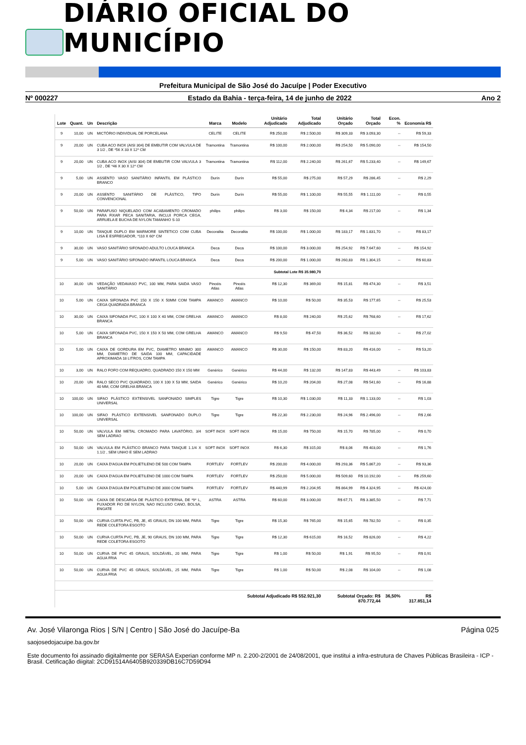DIÁRIO OFICIAL DO MUNICÍPIO
Prefeitura Municipal de São José do Jacuípe | Poder Executivo
Nº 000227 Estado da Bahia - terça-feira, 14 de junho de 2022 Ano 2
| Lote | Quant. | Un | Descrição | Marca | Modelo | Unitário Adjudicado | Total Adjudicado | Unitário Orçado | Total Orçado | Econ. % | Economia R$ |
| --- | --- | --- | --- | --- | --- | --- | --- | --- | --- | --- | --- |
| 9 | 10,00 | UN | MICTÓRIO INDIVIDUAL DE PORCELANA | CELITE | CELITE | R$ 250,00 | R$ 2.500,00 | R$ 309,33 | R$ 3.093,30 | -- | R$ 59,33 |
| 9 | 20,00 | UN | CUBA ACO INOX (AISI 304) DE EMBUTIR COM VALVULA DE 3 1/2 , DE *56 X 33 X 12* CM | Tramontina | Tramontina | R$ 100,00 | R$ 2.000,00 | R$ 254,50 | R$ 5.090,00 | -- | R$ 154,50 |
| 9 | 20,00 | UN | CUBA ACO INOX (AISI 304) DE EMBUTIR COM VALVULA 3 1/2 , DE *46 X 30 X 12* CM | Tramontina | Tramontina | R$ 112,00 | R$ 2.240,00 | R$ 261,67 | R$ 5.233,40 | -- | R$ 149,67 |
| 9 | 5,00 | UN | ASSENTO VASO SANITÁRIO INFANTIL EM PLÁSTICO BRANCO | Durín | Durín | R$ 55,00 | R$ 275,00 | R$ 57,29 | R$ 286,45 | -- | R$ 2,29 |
| 9 | 20,00 | UN | ASSENTO SANITÁRIO DE PLÁSTICO, TIPO CONVENCIONAL | Durín | Durín | R$ 55,00 | R$ 1.100,00 | R$ 55,55 | R$ 1.111,00 | -- | R$ 0,55 |
| 9 | 50,00 | UN | PARAFUSO NIQUELADO COM ACABAMENTO CROMADO PARA FIXAR PECA SANITARIA, INCLUI PORCA CEGA, ARRUELA E BUCHA DE NYLON TAMANHO S-10 | philips | philips | R$ 3,00 | R$ 150,00 | R$ 4,34 | R$ 217,00 | -- | R$ 1,34 |
| 9 | 10,00 | UN | TANQUE DUPLO EM MARMORE SINTETICO COM CUBA LISA E ESFREGADOR, *110 X 60* CM | Decoralita | Decoralita | R$ 100,00 | R$ 1.000,00 | R$ 183,17 | R$ 1.831,70 | -- | R$ 83,17 |
| 9 | 30,00 | UN | VASO SANITÁRIO SIFONADO ADULTO LOUCA BRANCA | Deca | Deca | R$ 100,00 | R$ 3.000,00 | R$ 254,92 | R$ 7.647,60 | -- | R$ 154,92 |
| 9 | 5,00 | UN | VASO SANITÁRIO SIFONADO INFANTIL LOUCA BRANCA | Deca | Deca | R$ 200,00 | R$ 1.000,00 | R$ 260,83 | R$ 1.304,15 | -- | R$ 60,83 |
| Subtotal Lote R$ 35.980,70 | | | | | | | | | | | |
| 10 | 30,00 | UN | VEDAÇÃO VEDAVASO PVC, 100 MM, PARA SAIDA VASO SANITÁRIO | Pincéis Atlas | Pincéis Atlas | R$ 12,30 | R$ 369,00 | R$ 15,81 | R$ 474,30 | -- | R$ 3,51 |
| 10 | 5,00 | UN | CAIXA SIFONADA PVC 150 X 150 X 50MM COM TAMPA CEGA QUADRADA BRANCA | AMANCO | AMANCO | R$ 10,00 | R$ 50,00 | R$ 35,53 | R$ 177,65 | -- | R$ 25,53 |
| 10 | 30,00 | UN | CAIXA SIFONADA PVC, 100 X 100 X 40 MM, COM GRELHA BRANCA | AMANCO | AMANCO | R$ 8,00 | R$ 240,00 | R$ 25,62 | R$ 768,60 | -- | R$ 17,62 |
| 10 | 5,00 | UN | CAIXA SIFONADA PVC, 150 X 150 X 50 MM, COM GRELHA BRANCA | AMANCO | AMANCO | R$ 9,50 | R$ 47,50 | R$ 36,52 | R$ 182,60 | -- | R$ 27,02 |
| 10 | 5,00 | UN | CAIXA DE GORDURA EM PVC, DIAMETRO MINIMO 300 MM, DIAMETRO DE SAIDA 100 MM, CAPACIDADE APROXIMADA 18 LITROS, COM TAMPA | AMANCO | AMANCO | R$ 30,00 | R$ 150,00 | R$ 83,20 | R$ 416,00 | -- | R$ 53,20 |
| 10 | 3,00 | UN | RALO FOFO COM REQUADRO, QUADRADO 150 X 150 MM | Genérico | Genérico | R$ 44,00 | R$ 132,00 | R$ 147,83 | R$ 443,49 | -- | R$ 103,83 |
| 10 | 20,00 | UN | RALO SECO PVC QUADRADO, 100 X 100 X 53 MM, SAIDA 40 MM, COM GRELHA BRANCA | Genérico | Genérico | R$ 10,20 | R$ 204,00 | R$ 27,08 | R$ 541,60 | -- | R$ 16,88 |
| 10 | 100,00 | UN | SIFAO PLÁSTICO EXTENSIVEL SANFONADO SIMPLES UNIVERSAL | Tigre | Tigre | R$ 10,30 | R$ 1.030,00 | R$ 11,33 | R$ 1.133,00 | -- | R$ 1,03 |
| 10 | 100,00 | UN | SIFAO PLÁSTICO EXTENSIVEL SANFONADO DUPLO UNIVERSAL | Tigre | Tigre | R$ 22,30 | R$ 2.230,00 | R$ 24,96 | R$ 2.496,00 | -- | R$ 2,66 |
| 10 | 50,00 | UN | VALVULA EM METAL CROMADO PARA LAVATÓRIO, 3/4 SEM LADRAO | SOFT INOX | SOFT INOX | R$ 15,00 | R$ 750,00 | R$ 15,70 | R$ 785,00 | -- | R$ 0,70 |
| 10 | 50,00 | UN | VALVULA EM PLÁSTICO BRANCO PARA TANQUE 1.1/4 X 1.1/2 , SEM UNHO E SEM LADRAO | SOFT INOX | SOFT INOX | R$ 6,30 | R$ 315,00 | R$ 8,06 | R$ 403,00 | -- | R$ 1,76 |
| 10 | 20,00 | UN | CAIXA D'AGUA EM POLIETILENO DE 500 COM TAMPA | FORTLEV | FORTLEV | R$ 200,00 | R$ 4.000,00 | R$ 293,36 | R$ 5.867,20 | -- | R$ 93,36 |
| 10 | 20,00 | UN | CAIXA D'AGUA EM POLIETILENO DE 1000 COM TAMPA | FORTLEV | FORTLEV | R$ 250,00 | R$ 5.000,00 | R$ 509,60 | R$ 10.192,00 | -- | R$ 259,60 |
| 10 | 5,00 | UN | CAIXA D'AGUA EM POLIETILENO DE 3000 COM TAMPA | FORTLEV | FORTLEV | R$ 440,99 | R$ 2.204,95 | R$ 864,99 | R$ 4.324,95 | -- | R$ 424,00 |
| 10 | 50,00 | UN | CAIXA DE DESCARGA DE PLÁSTICO EXTERNA, DE *9* L, PUXADOR FIO DE NYLON, NAO INCLUSO CANO, BOLSA, ENGATE | ASTRA | ASTRA | R$ 60,00 | R$ 3.000,00 | R$ 67,71 | R$ 3.385,50 | -- | R$ 7,71 |
| 10 | 50,00 | UN | CURVA CURTA PVC, PB, JE, 45 GRAUS, DN 100 MM, PARA REDE COLETORA ESGOTO | Tigre | Tigre | R$ 15,30 | R$ 765,00 | R$ 15,65 | R$ 782,50 | -- | R$ 0,35 |
| 10 | 50,00 | UN | CURVA CURTA PVC, PB, JE, 90 GRAUS, DN 100 MM, PARA REDE COLETORA ESGOTO | Tigre | Tigre | R$ 12,30 | R$ 615,00 | R$ 16,52 | R$ 826,00 | -- | R$ 4,22 |
| 10 | 50,00 | UN | CURVA DE PVC 45 GRAUS, SOLDÁVEL, 20 MM, PARA AGUA FRIA | Tigre | Tigre | R$ 1,00 | R$ 50,00 | R$ 1,91 | R$ 95,50 | -- | R$ 0,91 |
| 10 | 50,00 | UN | CURVA DE PVC 45 GRAUS, SOLDÁVEL, 25 MM, PARA AGUA FRIA | Tigre | Tigre | R$ 1,00 | R$ 50,00 | R$ 2,08 | R$ 104,00 | -- | R$ 1,08 |
| Subtotal Adjudicado R$ 552.921,30 | | | | | | | | Subtotal Orçado: R$ 870.772,44 | | 36,50% | R$ 317.851,14 |
Av. José Vilaronga Rios | S/N | Centro | São José do Jacuípe-Ba Página 025
saojosedojacuipe.ba.gov.br
Este documento foi assinado digitalmente por SERASA Experian conforme MP n. 2.200-2/2001 de 24/08/2001, que institui a infra-estrutura de Chaves Públicas Brasileira - ICP - Brasil. Cetificação diigital: 2CD91514A6405B920339DB16C7D59D94